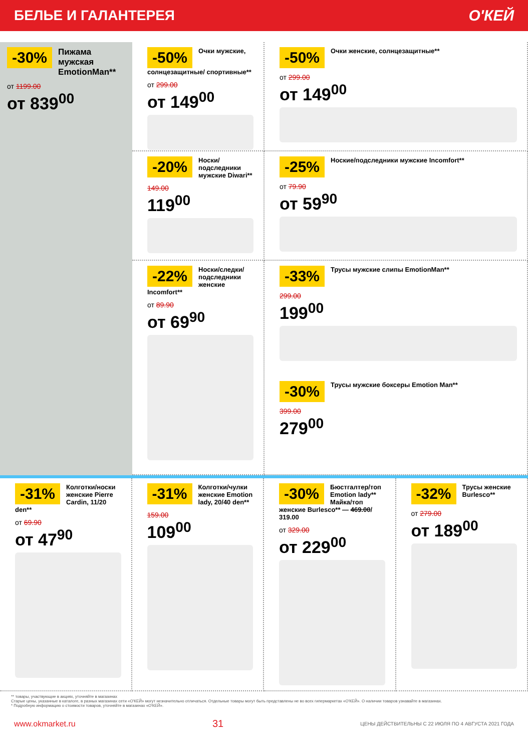БЕЛЬЕ И ГАЛАНТЕРЕЯ О'КЕЙ
-50%
Очки мужские, солнцезащитные/ спортивные**
от 299.00
от 149<sup>00</sup>
-50%
Очки женские, солнцезащитные**
от 299.00
от 149<sup>00</sup>
-30%
Пижама мужская EmotionMan**
от 1199.00
от 839<sup>00</sup>
-20%
Носки/подследники мужские Diwari**
149.00
119<sup>00</sup>
-25%
Ноские/подследники мужские Incomfort**
от 79.90
от 59<sup>90</sup>
-22%
Носки/следки/ подследники женские Incomfort**
от 89.90
от 69<sup>90</sup>
-33%
Трусы мужские слипы EmotionMan**
299.00
199<sup>00</sup>
-30%
Трусы мужские боксеры Emotion Man**
399.00
279<sup>00</sup>
-31%
Колготки/носки женские Pierre Cardin, 11/20 den**
от 69.90
от 47<sup>90</sup>
-31%
Колготки/чулки женские Emotion lady, 20/40 den**
159.00
109<sup>00</sup>
-30%
Бюстгалтер/топ Emotion lady** Майка/топ женские Burlesco** — 469.00/ 319.00
от 329.00
от 229<sup>00</sup>
-32%
Трусы женские Burlesco**
от 279.00
от 189<sup>00</sup>
** товары, участвующие в акциях, уточняйте в магазинах
Старые цены, указанные в каталоге, в разных магазинах сети «О'КЕЙ» могут незначительно отличаться. Отдельные товары могут быть представлены не во всех гипермаркетах «О'КЕЙ». О наличии товаров узнавайте в магазинах.
* Подробную информацию о стоимости товаров, уточняйте в магазинах «О'КЕЙ».
www.okmarket.ru 31 ЦЕНЫ ДЕЙСТВИТЕЛЬНЫ С 22 ИЮЛЯ ПО 4 АВГУСТА 2021 ГОДА